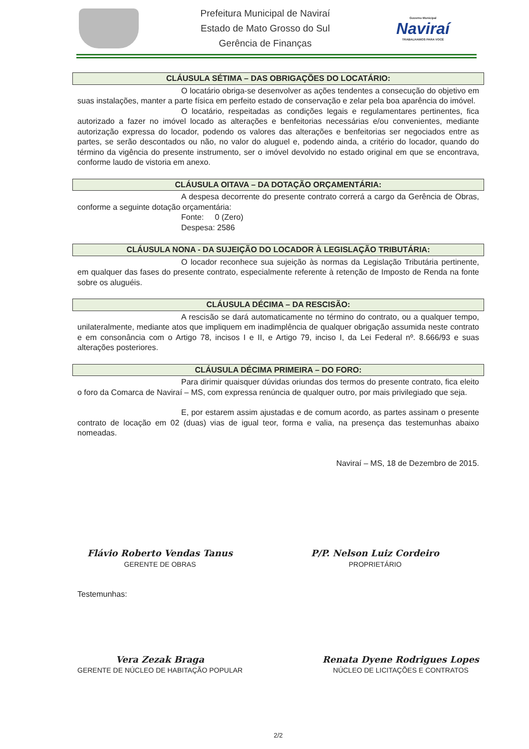Prefeitura Municipal de Naviraí
Estado de Mato Grosso do Sul
Gerência de Finanças
Governo Municipal
Naviraí
TRABALHAMOS PARA VOCÊ
CLÁUSULA SÉTIMA – DAS OBRIGAÇÕES DO LOCATÁRIO:
O locatário obriga-se desenvolver as ações tendentes a consecução do objetivo em suas instalações, manter a parte física em perfeito estado de conservação e zelar pela boa aparência do imóvel.
O locatário, respeitadas as condições legais e regulamentares pertinentes, fica autorizado a fazer no imóvel locado as alterações e benfeitorias necessárias e/ou convenientes, mediante autorização expressa do locador, podendo os valores das alterações e benfeitorias ser negociados entre as partes, se serão descontados ou não, no valor do aluguel e, podendo ainda, a critério do locador, quando do término da vigência do presente instrumento, ser o imóvel devolvido no estado original em que se encontrava, conforme laudo de vistoria em anexo.
CLÁUSULA OITAVA – DA DOTAÇÃO ORÇAMENTÁRIA:
A despesa decorrente do presente contrato correrá a cargo da Gerência de Obras, conforme a seguinte dotação orçamentária:
Fonte: 0 (Zero)
Despesa: 2586
CLÁUSULA NONA - DA SUJEIÇÃO DO LOCADOR À LEGISLAÇÃO TRIBUTÁRIA:
O locador reconhece sua sujeição às normas da Legislação Tributária pertinente, em qualquer das fases do presente contrato, especialmente referente à retenção de Imposto de Renda na fonte sobre os aluguéis.
CLÁUSULA DÉCIMA – DA RESCISÃO:
A rescisão se dará automaticamente no término do contrato, ou a qualquer tempo, unilateralmente, mediante atos que impliquem em inadimplência de qualquer obrigação assumida neste contrato e em consonância com o Artigo 78, incisos I e II, e Artigo 79, inciso I, da Lei Federal nº. 8.666/93 e suas alterações posteriores.
CLÁUSULA DÉCIMA PRIMEIRA – DO FORO:
Para dirimir quaisquer dúvidas oriundas dos termos do presente contrato, fica eleito o foro da Comarca de Naviraí – MS, com expressa renúncia de qualquer outro, por mais privilegiado que seja.
E, por estarem assim ajustadas e de comum acordo, as partes assinam o presente contrato de locação em 02 (duas) vias de igual teor, forma e valia, na presença das testemunhas abaixo nomeadas.
Naviraí – MS, 18 de Dezembro de 2015.
Flávio Roberto Vendas Tanus
GERENTE DE OBRAS
P/P. Nelson Luiz Cordeiro
PROPRIETÁRIO
Testemunhas:
Vera Zezak Braga
GERENTE DE NÚCLEO DE HABITAÇÃO POPULAR
Renata Dyene Rodrigues Lopes
NÚCLEO DE LICITAÇÕES E CONTRATOS
2/2